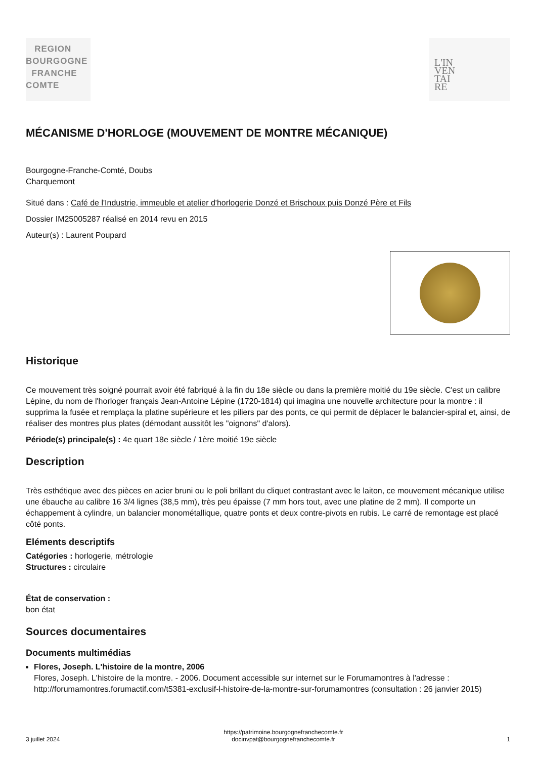REGION
BOURGOGNE
FRANCHE
COMTE
L'IN
VEN
TAI
RE
MÉCANISME D'HORLOGE (MOUVEMENT DE MONTRE MÉCANIQUE)
Bourgogne-Franche-Comté, Doubs
Charquemont
Situé dans : Café de l'Industrie, immeuble et atelier d'horlogerie Donzé et Brischoux puis Donzé Père et Fils
Dossier IM25005287 réalisé en 2014 revu en 2015
Auteur(s) : Laurent Poupard
Historique
Ce mouvement très soigné pourrait avoir été fabriqué à la fin du 18e siècle ou dans la première moitié du 19e siècle. C'est un calibre Lépine, du nom de l'horloger français Jean-Antoine Lépine (1720-1814) qui imagina une nouvelle architecture pour la montre : il supprima la fusée et remplaça la platine supérieure et les piliers par des ponts, ce qui permit de déplacer le balancier-spiral et, ainsi, de réaliser des montres plus plates (démodant aussitôt les "oignons" d'alors).
Période(s) principale(s) : 4e quart 18e siècle / 1ère moitié 19e siècle
Description
Très esthétique avec des pièces en acier bruni ou le poli brillant du cliquet contrastant avec le laiton, ce mouvement mécanique utilise une ébauche au calibre 16 3/4 lignes (38,5 mm), très peu épaisse (7 mm hors tout, avec une platine de 2 mm). Il comporte un échappement à cylindre, un balancier monométallique, quatre ponts et deux contre-pivots en rubis. Le carré de remontage est placé côté ponts.
Eléments descriptifs
Catégories : horlogerie, métrologie
Structures : circulaire
État de conservation :
bon état
Sources documentaires
Documents multimédias
Flores, Joseph. L'histoire de la montre, 2006
Flores, Joseph. L'histoire de la montre. - 2006. Document accessible sur internet sur le Forumamontres à l'adresse : http://forumamontres.forumactif.com/t5381-exclusif-l-histoire-de-la-montre-sur-forumamontres (consultation : 26 janvier 2015)
3 juillet 2024
https://patrimoine.bourgognefranchecomte.fr
docinvpat@bourgognefranchecomte.fr
1